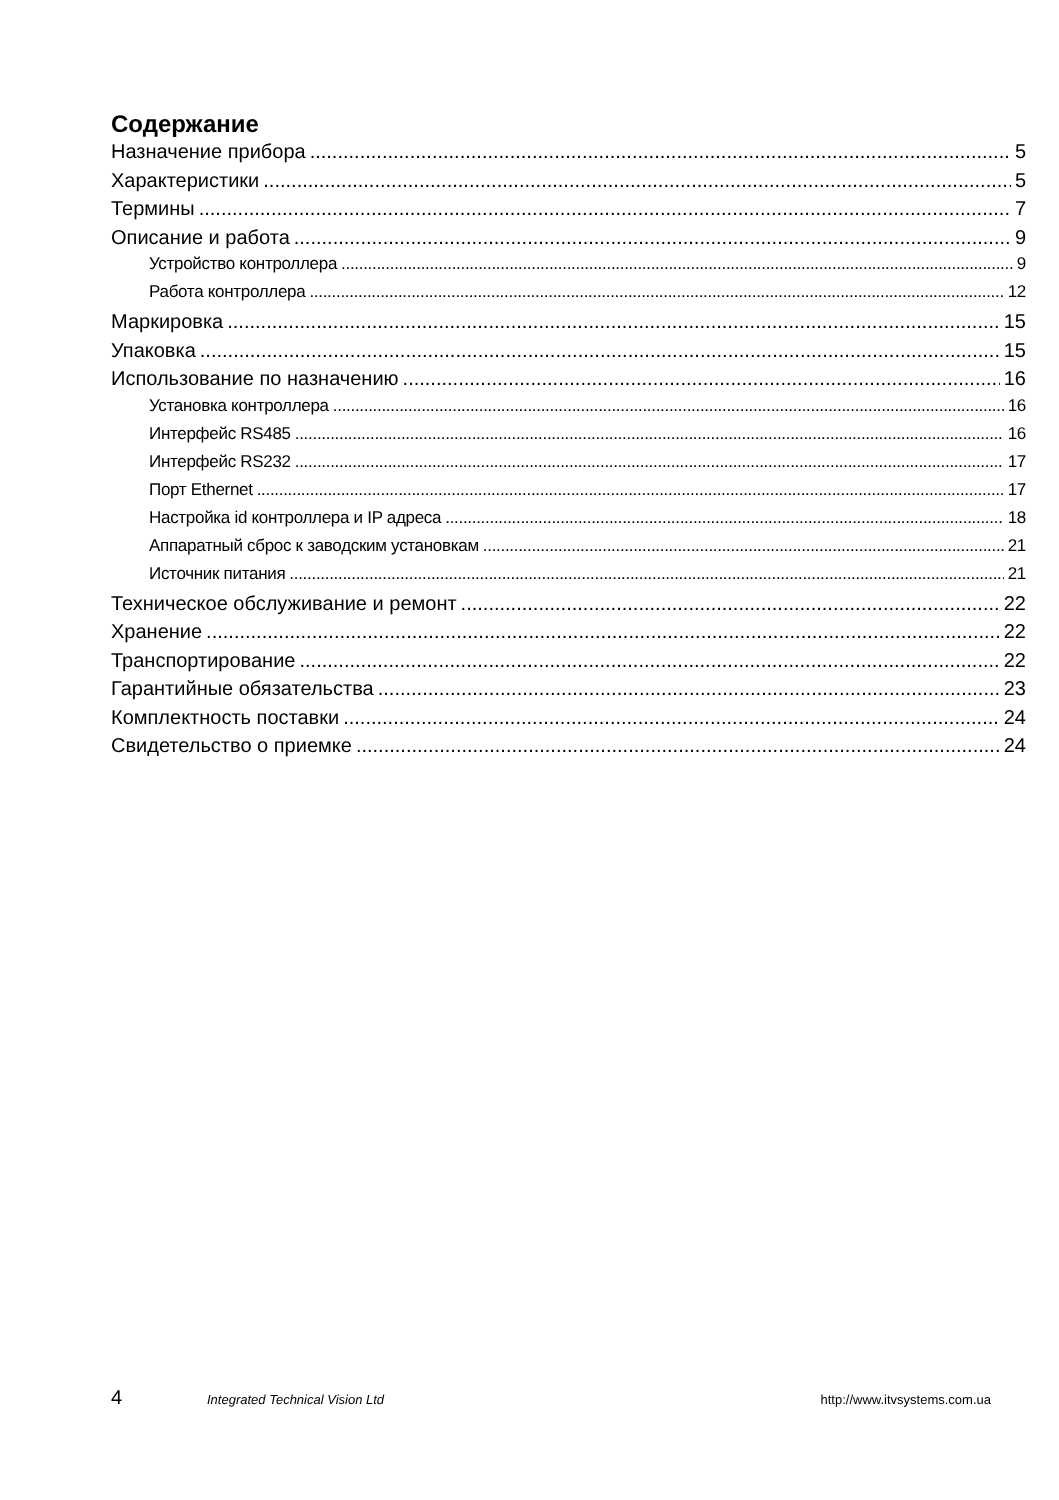Содержание
Назначение прибора 5
Характеристики 5
Термины 7
Описание и работа 9
Устройство контроллера 9
Работа контроллера 12
Маркировка 15
Упаковка 15
Использование по назначению 16
Установка контроллера 16
Интерфейс RS485 16
Интерфейс RS232 17
Порт Ethernet 17
Настройка id контроллера и IP адреса 18
Аппаратный сброс к заводским установкам 21
Источник питания 21
Техническое обслуживание и ремонт 22
Хранение 22
Транспортирование 22
Гарантийные обязательства 23
Комплектность поставки 24
Свидетельство о приемке 24
4 Integrated Technical Vision Ltd http://www.itvsystems.com.ua